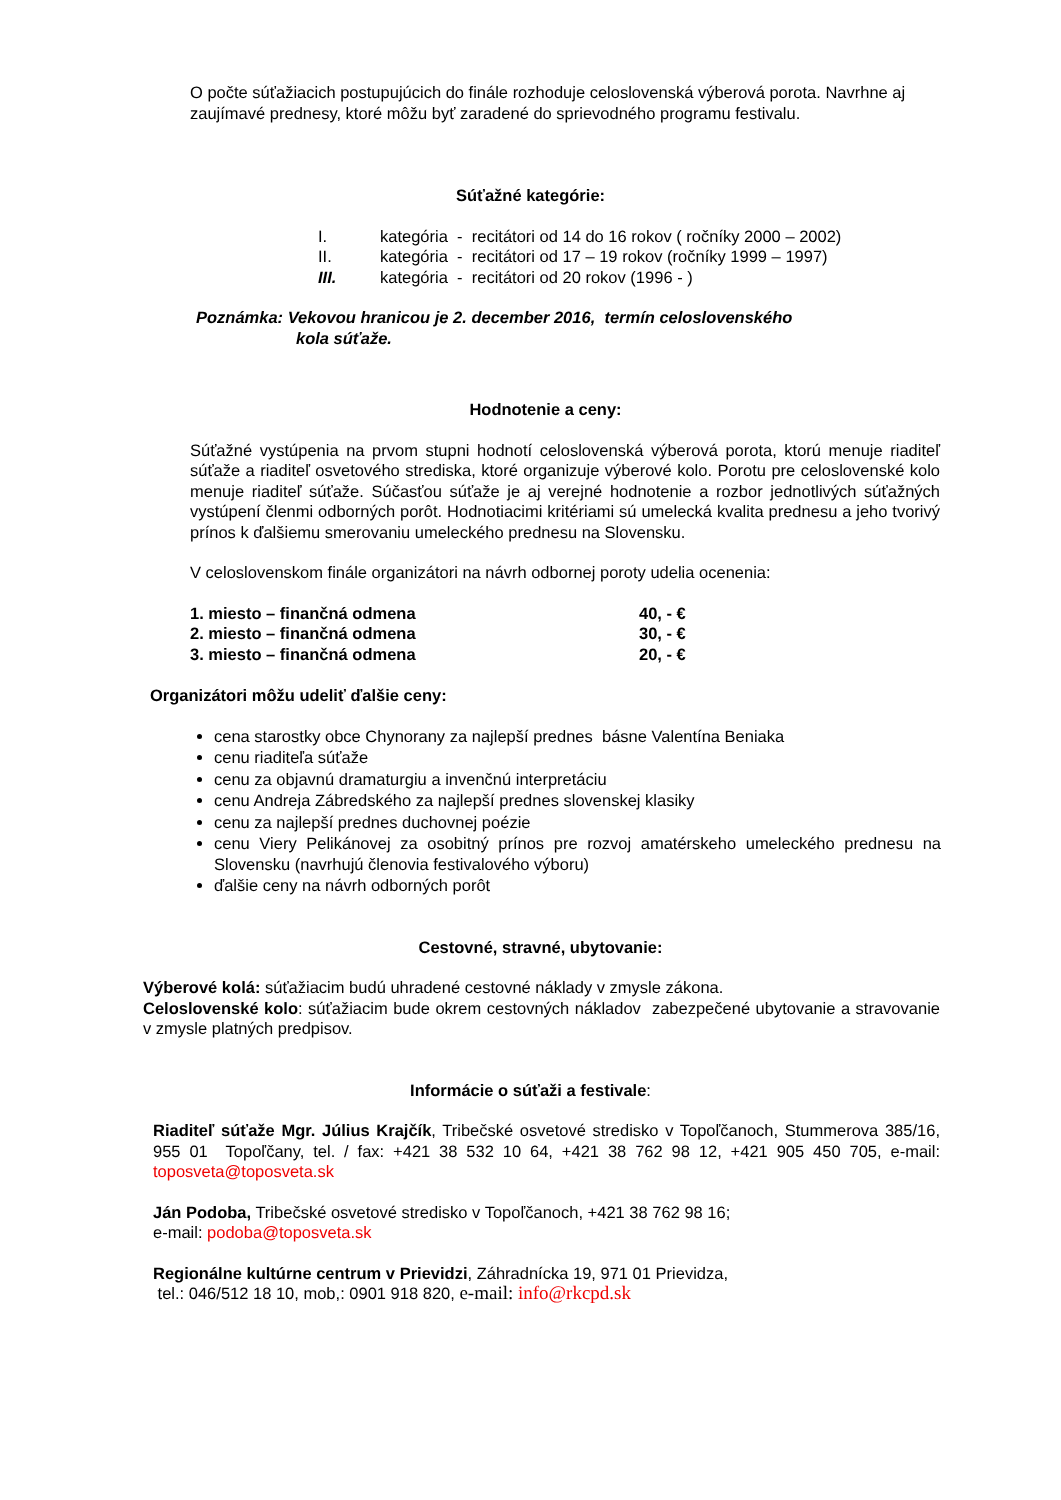O počte súťažiacich postupujúcich do finále rozhoduje celoslovenská výberová porota. Navrhne aj zaujímavé prednesy, ktoré môžu byť zaradené do sprievodného programu festivalu.
Súťažné kategórie:
| I. | kategória - recitátori od 14 do 16 rokov ( ročníky 2000 – 2002) |
| II. | kategória - recitátori od 17 – 19 rokov (ročníky 1999 – 1997) |
| III. | kategória - recitátori od 20 rokov (1996 - ) |
Poznámka: Vekovou hranicou je 2. december 2016, termín celoslovenského
kola súťaže.
Hodnotenie a ceny:
Súťažné vystúpenia na prvom stupni hodnotí celoslovenská výberová porota, ktorú menuje riaditeľ súťaže a riaditeľ osvetového strediska, ktoré organizuje výberové kolo. Porotu pre celoslovenské kolo menuje riaditeľ súťaže. Súčasťou súťaže je aj verejné hodnotenie a rozbor jednotlivých súťažných vystúpení členmi odborných porôt. Hodnotiacimi kritériami sú umelecká kvalita prednesu a jeho tvorivý prínos k ďalšiemu smerovaniu umeleckého prednesu na Slovensku.
V celoslovenskom finále organizátori na návrh odbornej poroty udelia ocenenia:
| 1. miesto – finančná odmena | 40, - € |
| 2. miesto – finančná odmena | 30, - € |
| 3. miesto – finančná odmena | 20, - € |
Organizátori môžu udeliť ďalšie ceny:
cena starostky obce Chynorany za najlepší prednes básne Valentína Beniaka
cenu riaditeľa súťaže
cenu za objavnú dramaturgiu a invenčnú interpretáciu
cenu Andreja Zábredského za najlepší prednes slovenskej klasiky
cenu za najlepší prednes duchovnej poézie
cenu Viery Pelikánovej za osobitný prínos pre rozvoj amatérskeho umeleckého prednesu na Slovensku (navrhujú členovia festivalového výboru)
ďalšie ceny na návrh odborných porôt
Cestovné, stravné, ubytovanie:
Výberové kolá: súťažiacim budú uhradené cestovné náklady v zmysle zákona.
Celoslovenské kolo: súťažiacim bude okrem cestovných nákladov zabezpečené ubytovanie a stravovanie v zmysle platných predpisov.
Informácie o súťaži a festivale:
Riaditeľ súťaže Mgr. Július Krajčík, Tribečské osvetové stredisko v Topoľčanoch, Stummerova 385/16, 955 01 Topoľčany, tel. / fax: +421 38 532 10 64, +421 38 762 98 12, +421 905 450 705, e-mail: toposveta@toposveta.sk
Ján Podoba, Tribečské osvetové stredisko v Topoľčanoch, +421 38 762 98 16;
e-mail: podoba@toposveta.sk
Regionálne kultúrne centrum v Prievidzi, Záhradnícka 19, 971 01 Prievidza,
tel.: 046/512 18 10, mob,: 0901 918 820, e-mail: info@rkcpd.sk